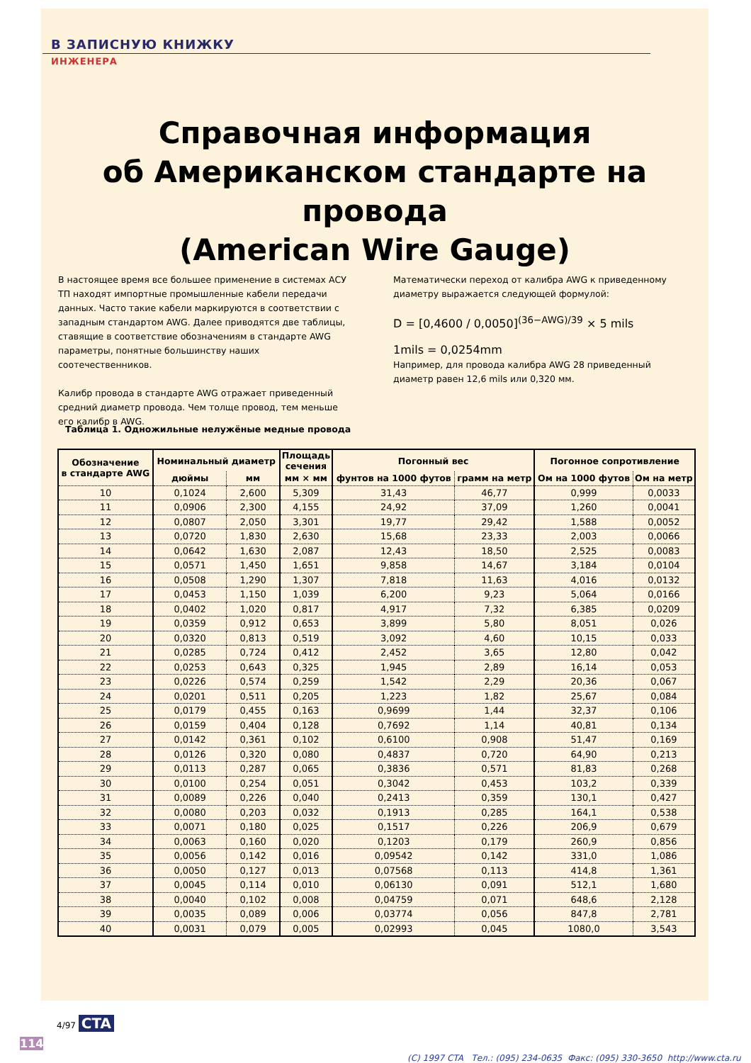В ЗАПИСНУЮ КНИЖКУ
ИНЖЕНЕРА
Справочная информация
об Американском стандарте на провода
(American Wire Gauge)
В настоящее время все большее применение в системах АСУ ТП находят импортные промышленные кабели передачи данных. Часто такие кабели маркируются в соответствии с западным стандартом AWG. Далее приводятся две таблицы, ставящие в соответствие обозначениям в стандарте AWG параметры, понятные большинству наших соотечественников.
Калибр провода в стандарте AWG отражает приведенный средний диаметр провода. Чем толще провод, тем меньше его калибр в AWG.
Математически переход от калибра AWG к приведенному диаметру выражается следующей формулой:
D = [0,4600 / 0,0050]<sup>(36−AWG)/39</sup> × 5 mils
1mils = 0,0254mm
Например, для провода калибра AWG 28 приведенный диаметр равен 12,6 mils или 0,320 мм.
Таблица 1. Одножильные нелужёные медные провода
| Обозначение в стандарте AWG | Номинальный диаметр | | Площадь сечения | Погонный вес | | Погонное сопротивление | |
| --- | --- | --- | --- | --- | --- | --- | --- |
| | дюймы | мм | мм × мм | фунтов на 1000 футов | грамм на метр | Ом на 1000 футов | Ом на метр |
| 10 | 0,1024 | 2,600 | 5,309 | 31,43 | 46,77 | 0,999 | 0,0033 |
| 11 | 0,0906 | 2,300 | 4,155 | 24,92 | 37,09 | 1,260 | 0,0041 |
| 12 | 0,0807 | 2,050 | 3,301 | 19,77 | 29,42 | 1,588 | 0,0052 |
| 13 | 0,0720 | 1,830 | 2,630 | 15,68 | 23,33 | 2,003 | 0,0066 |
| 14 | 0,0642 | 1,630 | 2,087 | 12,43 | 18,50 | 2,525 | 0,0083 |
| 15 | 0,0571 | 1,450 | 1,651 | 9,858 | 14,67 | 3,184 | 0,0104 |
| 16 | 0,0508 | 1,290 | 1,307 | 7,818 | 11,63 | 4,016 | 0,0132 |
| 17 | 0,0453 | 1,150 | 1,039 | 6,200 | 9,23 | 5,064 | 0,0166 |
| 18 | 0,0402 | 1,020 | 0,817 | 4,917 | 7,32 | 6,385 | 0,0209 |
| 19 | 0,0359 | 0,912 | 0,653 | 3,899 | 5,80 | 8,051 | 0,026 |
| 20 | 0,0320 | 0,813 | 0,519 | 3,092 | 4,60 | 10,15 | 0,033 |
| 21 | 0,0285 | 0,724 | 0,412 | 2,452 | 3,65 | 12,80 | 0,042 |
| 22 | 0,0253 | 0,643 | 0,325 | 1,945 | 2,89 | 16,14 | 0,053 |
| 23 | 0,0226 | 0,574 | 0,259 | 1,542 | 2,29 | 20,36 | 0,067 |
| 24 | 0,0201 | 0,511 | 0,205 | 1,223 | 1,82 | 25,67 | 0,084 |
| 25 | 0,0179 | 0,455 | 0,163 | 0,9699 | 1,44 | 32,37 | 0,106 |
| 26 | 0,0159 | 0,404 | 0,128 | 0,7692 | 1,14 | 40,81 | 0,134 |
| 27 | 0,0142 | 0,361 | 0,102 | 0,6100 | 0,908 | 51,47 | 0,169 |
| 28 | 0,0126 | 0,320 | 0,080 | 0,4837 | 0,720 | 64,90 | 0,213 |
| 29 | 0,0113 | 0,287 | 0,065 | 0,3836 | 0,571 | 81,83 | 0,268 |
| 30 | 0,0100 | 0,254 | 0,051 | 0,3042 | 0,453 | 103,2 | 0,339 |
| 31 | 0,0089 | 0,226 | 0,040 | 0,2413 | 0,359 | 130,1 | 0,427 |
| 32 | 0,0080 | 0,203 | 0,032 | 0,1913 | 0,285 | 164,1 | 0,538 |
| 33 | 0,0071 | 0,180 | 0,025 | 0,1517 | 0,226 | 206,9 | 0,679 |
| 34 | 0,0063 | 0,160 | 0,020 | 0,1203 | 0,179 | 260,9 | 0,856 |
| 35 | 0,0056 | 0,142 | 0,016 | 0,09542 | 0,142 | 331,0 | 1,086 |
| 36 | 0,0050 | 0,127 | 0,013 | 0,07568 | 0,113 | 414,8 | 1,361 |
| 37 | 0,0045 | 0,114 | 0,010 | 0,06130 | 0,091 | 512,1 | 1,680 |
| 38 | 0,0040 | 0,102 | 0,008 | 0,04759 | 0,071 | 648,6 | 2,128 |
| 39 | 0,0035 | 0,089 | 0,006 | 0,03774 | 0,056 | 847,8 | 2,781 |
| 40 | 0,0031 | 0,079 | 0,005 | 0,02993 | 0,045 | 1080,0 | 3,543 |
4/97 CTA
114
(C) 1997 CTA Тел.: (095) 234-0635 Факс: (095) 330-3650 http://www.cta.ru